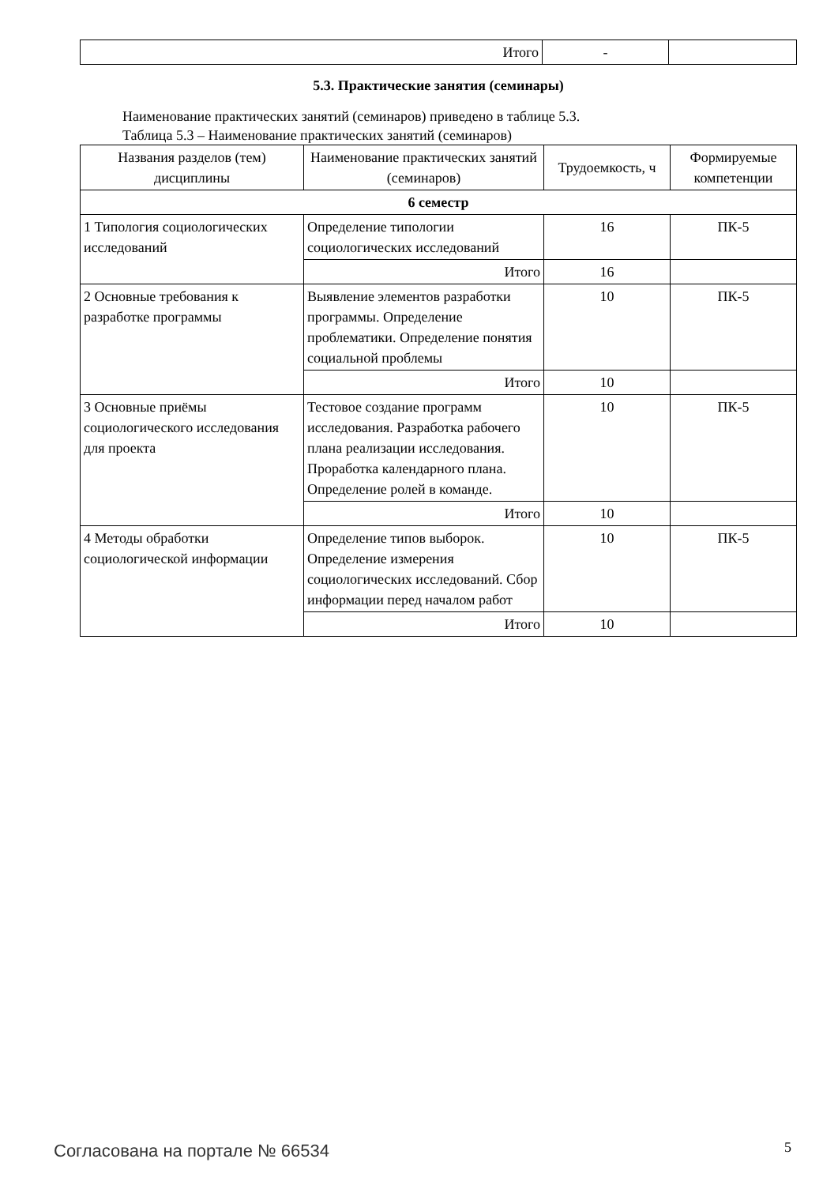| Итого | - | |
5.3. Практические занятия (семинары)
Наименование практических занятий (семинаров) приведено в таблице 5.3.
Таблица 5.3 – Наименование практических занятий (семинаров)
| Названия разделов (тем) дисциплины | Наименование практических занятий (семинаров) | Трудоемкость, ч | Формируемые компетенции |
| --- | --- | --- | --- |
| 6 семестр | | | |
| 1 Типология социологических исследований | Определение типологии социологических исследований | 16 | ПК-5 |
| | Итого | 16 | |
| 2 Основные требования к разработке программы | Выявление элементов разработки программы. Определение проблематики. Определение понятия социальной проблемы | 10 | ПК-5 |
| | Итого | 10 | |
| 3 Основные приёмы социологического исследования для проекта | Тестовое создание программ исследования. Разработка рабочего плана реализации исследования. Проработка календарного плана. Определение ролей в команде. | 10 | ПК-5 |
| | Итого | 10 | |
| 4 Методы обработки социологической информации | Определение типов выборок. Определение измерения социологических исследований. Сбор информации перед началом работ | 10 | ПК-5 |
| | Итого | 10 | |
Согласована на портале № 66534 5